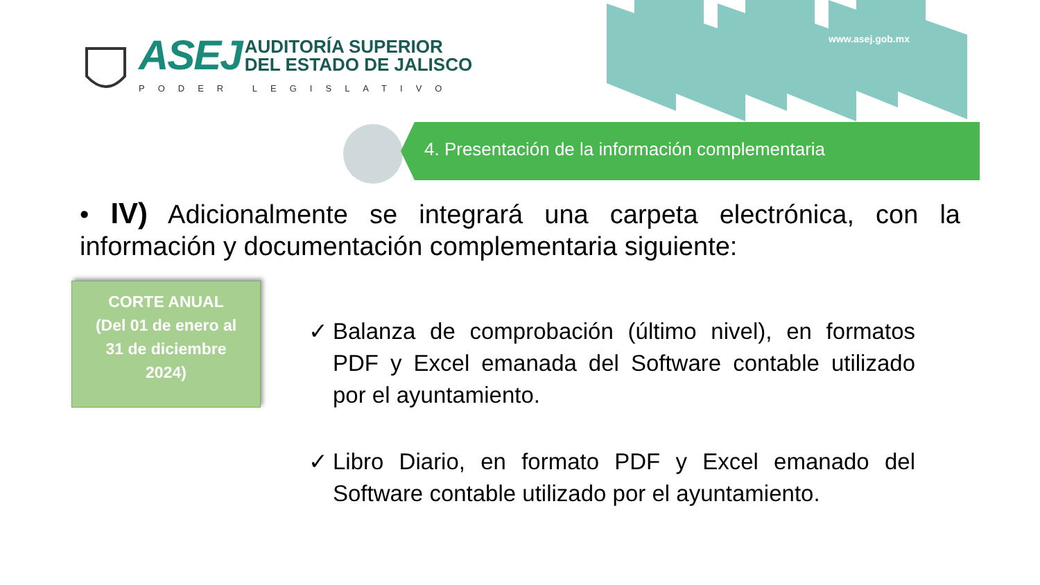www.asej.gob.mx
ASEJ
AUDITORÍA SUPERIOR
DEL ESTADO DE JALISCO
PODER LEGISLATIVO
4. Presentación de la información complementaria
• IV) Adicionalmente se integrará una carpeta electrónica, con la información y documentación complementaria siguiente:
CORTE ANUAL
(Del 01 de enero al
31 de diciembre
2024)
✓ Balanza de comprobación (último nivel), en formatos PDF y Excel emanada del Software contable utilizado por el ayuntamiento.
✓ Libro Diario, en formato PDF y Excel emanado del Software contable utilizado por el ayuntamiento.